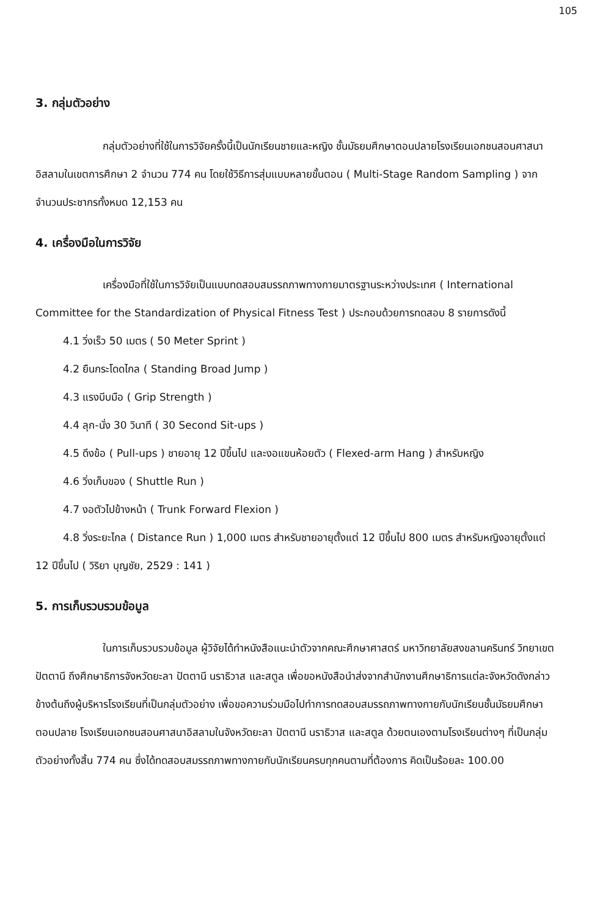105
3. กลุ่มตัวอย่าง
กลุ่มตัวอย่างที่ใช้ในการวิจัยครั้งนี้เป็นนักเรียนชายและหญิง ชั้นมัธยมศึกษาตอนปลายโรงเรียนเอกชนสอนศาสนาอิสลามในเขตการศึกษา 2 จำนวน 774 คน โดยใช้วิธีการสุ่มแบบหลายขั้นตอน ( Multi-Stage Random Sampling ) จากจำนวนประชากรทั้งหมด 12,153 คน
4. เครื่องมือในการวิจัย
เครื่องมือที่ใช้ในการวิจัยเป็นแบบทดสอบสมรรถภาพทางกายมาตรฐานระหว่างประเทศ ( International Committee for the Standardization of Physical Fitness Test ) ประกอบด้วยการทดสอบ 8 รายการดังนี้
4.1 วิ่งเร็ว 50 เมตร ( 50 Meter Sprint )
4.2 ยืนกระโดดไกล ( Standing Broad Jump )
4.3 แรงบีบมือ ( Grip Strength )
4.4 ลุก-นั่ง 30 วินาที ( 30 Second Sit-ups )
4.5 ดึงข้อ ( Pull-ups ) ชายอายุ 12 ปีขึ้นไป และงอแขนห้อยตัว ( Flexed-arm Hang ) สำหรับหญิง
4.6 วิ่งเก็บของ ( Shuttle Run )
4.7 งอตัวไปข้างหน้า ( Trunk Forward Flexion )
4.8 วิ่งระยะไกล ( Distance Run ) 1,000 เมตร สำหรับชายอายุตั้งแต่ 12 ปีขึ้นไป 800 เมตร สำหรับหญิงอายุตั้งแต่ 12 ปีขึ้นไป ( วิริยา บุญชัย, 2529 : 141 )
5. การเก็บรวบรวมข้อมูล
ในการเก็บรวบรวมข้อมูล ผู้วิจัยได้ทำหนังสือแนะนำตัวจากคณะศึกษาศาสตร์ มหาวิทยาลัยสงขลานครินทร์ วิทยาเขตปัตตานี ถึงศึกษาธิการจังหวัดยะลา ปัตตานี นราธิวาส และสตูล เพื่อขอหนังสือนำส่งจากสำนักงานศึกษาธิการแต่ละจังหวัดดังกล่าวข้างต้นถึงผู้บริหารโรงเรียนที่เป็นกลุ่มตัวอย่าง เพื่อขอความร่วมมือไปทำการทดสอบสมรรถภาพทางกายกับนักเรียนชั้นมัธยมศึกษาตอนปลาย โรงเรียนเอกชนสอนศาสนาอิสลามในจังหวัดยะลา ปัตตานี นราธิวาส และสตูล ด้วยตนเองตามโรงเรียนต่างๆ ที่เป็นกลุ่มตัวอย่างทั้งสิ้น 774 คน ซึ่งได้ทดสอบสมรรถภาพทางกายกับนักเรียนครบทุกคนตามที่ต้องการ คิดเป็นร้อยละ 100.00